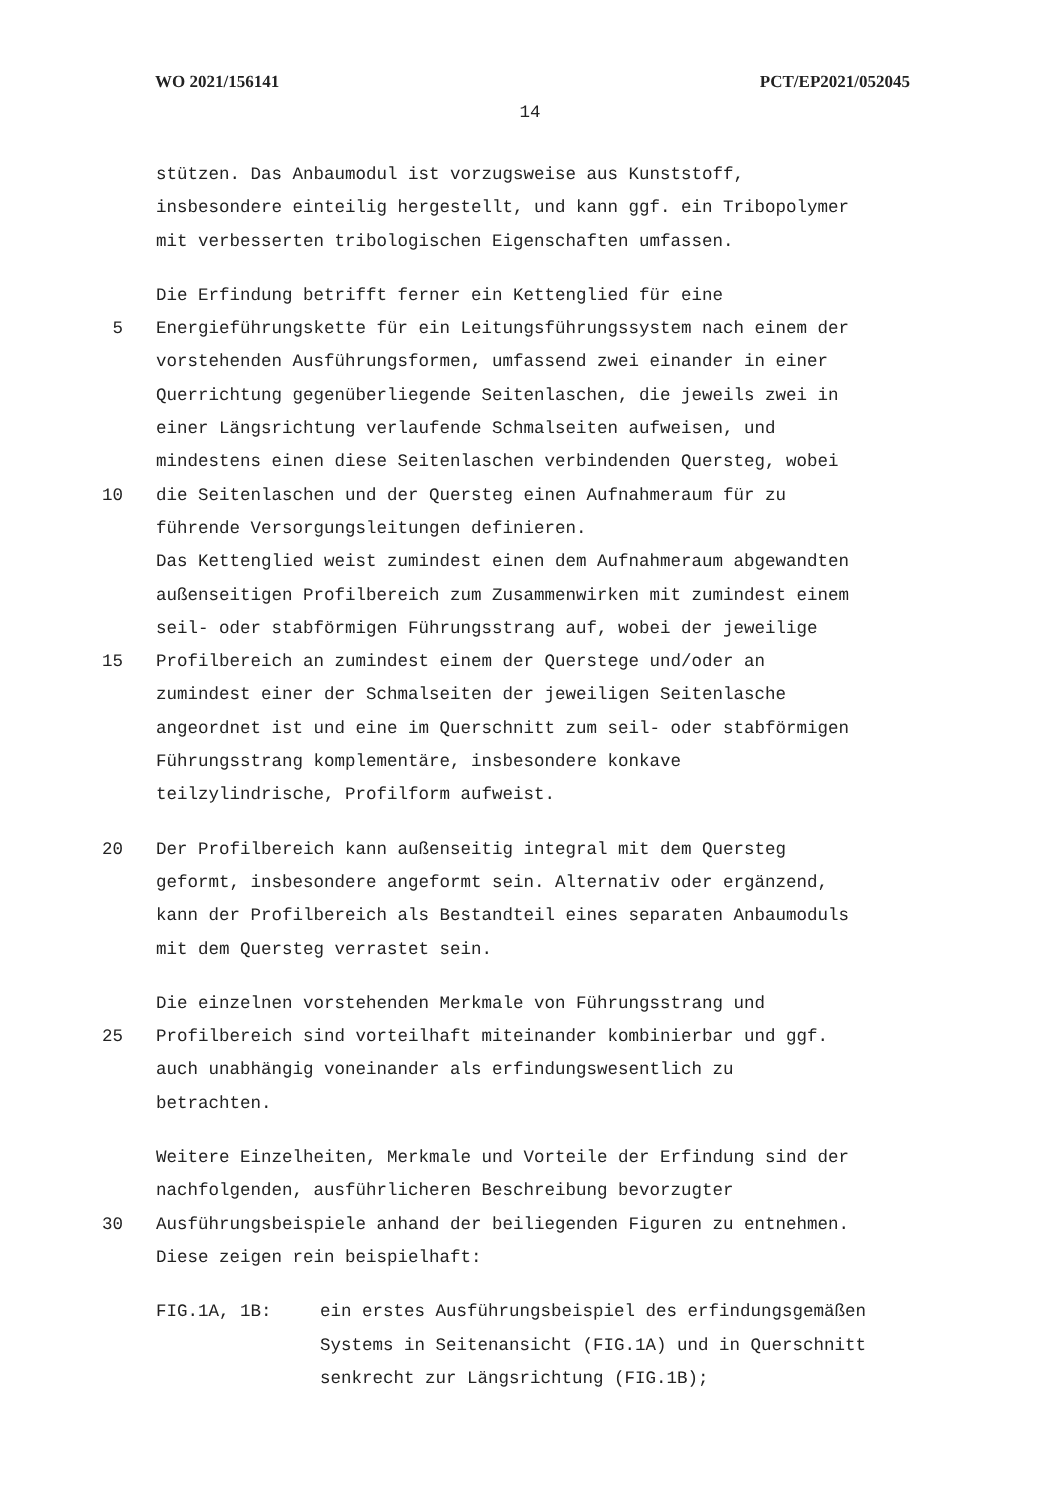WO 2021/156141 PCT/EP2021/052045
14
stützen. Das Anbaumodul ist vorzugsweise aus Kunststoff,
insbesondere einteilig hergestellt, und kann ggf. ein Tribopolymer
mit verbesserten tribologischen Eigenschaften umfassen.
Die Erfindung betrifft ferner ein Kettenglied für eine
5 Energieführungskette für ein Leitungsführungssystem nach einem der
vorstehenden Ausführungsformen, umfassend zwei einander in einer
Querrichtung gegenüberliegende Seitenlaschen, die jeweils zwei in
einer Längsrichtung verlaufende Schmalseiten aufweisen, und
mindestens einen diese Seitenlaschen verbindenden Quersteg, wobei
10 die Seitenlaschen und der Quersteg einen Aufnahmeraum für zu
führende Versorgungsleitungen definieren.
Das Kettenglied weist zumindest einen dem Aufnahmeraum abgewandten
außenseitigen Profilbereich zum Zusammenwirken mit zumindest einem
seil- oder stabförmigen Führungsstrang auf, wobei der jeweilige
15 Profilbereich an zumindest einem der Querstege und/oder an
zumindest einer der Schmalseiten der jeweiligen Seitenlasche
angeordnet ist und eine im Querschnitt zum seil- oder stabförmigen
Führungsstrang komplementäre, insbesondere konkave
teilzylindrische, Profilform aufweist.
20 Der Profilbereich kann außenseitig integral mit dem Quersteg
geformt, insbesondere angeformt sein. Alternativ oder ergänzend,
kann der Profilbereich als Bestandteil eines separaten Anbaumoduls
mit dem Quersteg verrastet sein.
Die einzelnen vorstehenden Merkmale von Führungsstrang und
25 Profilbereich sind vorteilhaft miteinander kombinierbar und ggf.
auch unabhängig voneinander als erfindungswesentlich zu
betrachten.
Weitere Einzelheiten, Merkmale und Vorteile der Erfindung sind der
nachfolgenden, ausführlicheren Beschreibung bevorzugter
30 Ausführungsbeispiele anhand der beiliegenden Figuren zu entnehmen.
Diese zeigen rein beispielhaft:
FIG.1A, 1B: ein erstes Ausführungsbeispiel des erfindungsgemäßen
Systems in Seitenansicht (FIG.1A) und in Querschnitt
senkrecht zur Längsrichtung (FIG.1B);